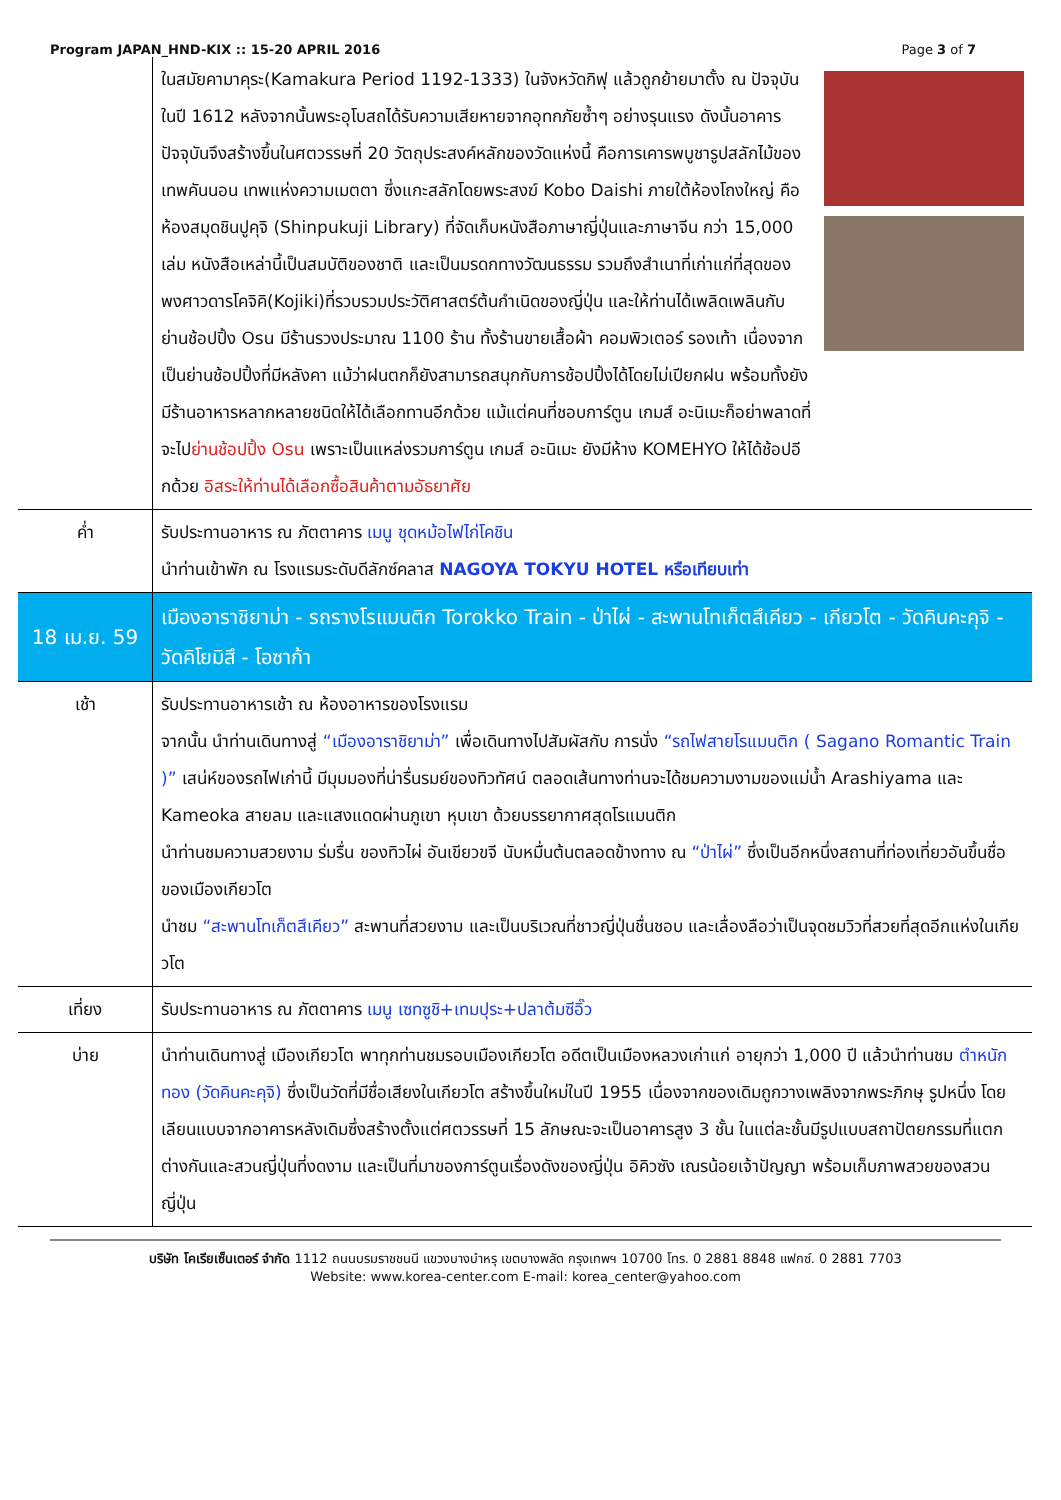Program JAPAN_HND-KIX :: 15-20 APRIL 2016 Page 3 of 7
| | ในสมัยคามาคุระ(Kamakura Period 1192-1333) ในจังหวัดกิฟุ แล้วถูกย้ายมาตั้ง ณ ปัจจุบันในปี 1612 หลังจากนั้นพระอุโบสถได้รับความเสียหายจากอุทกภัยซ้ำๆ อย่างรุนแรง ดังนั้นอาคารปัจจุบันจึงสร้างขึ้นในศตวรรษที่ 20 วัตถุประสงค์หลักของวัดแห่งนี้ คือการเคารพบูชารูปสลักไม้ของเทพคันนอน เทพแห่งความเมตตา ซึ่งแกะสลักโดยพระสงฆ์ Kobo Daishi ภายใต้ห้องโถงใหญ่ คือห้องสมุดชินปูคุจิ (Shinpukuji Library) ที่จัดเก็บหนังสือภาษาญี่ปุ่นและภาษาจีน กว่า 15,000 เล่ม หนังสือเหล่านี้เป็นสมบัติของชาติ และเป็นมรดกทางวัฒนธรรม รวมถึงสำเนาที่เก่าแก่ที่สุดของพงศาวดารโคจิคิ(Kojiki)ที่รวบรวมประวัติศาสตร์ต้นกำเนิดของญี่ปุ่น และให้ท่านได้เพลิดเพลินกับย่านช้อปปิ้ง Osu มีร้านรวงประมาณ 1100 ร้าน ทั้งร้านขายเสื้อผ้า คอมพิวเตอร์ รองเท้า เนื่องจากเป็นย่านช้อปปิ้งที่มีหลังคา แม้ว่าฝนตกก็ยังสามารถสนุกกับการช้อปปิ้งได้โดยไม่เปียกฝน พร้อมทั้งยังมีร้านอาหารหลากหลายชนิดให้ได้เลือกทานอีกด้วย แม้แต่คนที่ชอบการ์ตูน เกมส์ อะนิเมะก็อย่าพลาดที่จะไป ย่านช้อปปิ้ง Osu เพราะเป็นแหล่งรวมการ์ตูน เกมส์ อะนิเมะ ยังมีห้าง KOMEHYO ให้ได้ช้อปอีกด้วย อิสระให้ท่านได้เลือกซื้อสินค้าตามอัธยาศัย |
| ค่ำ | รับประทานอาหาร ณ ภัตตาคาร เมนู ชุดหม้อไฟไก่โคชิน นำท่านเข้าพัก ณ โรงแรมระดับดีลักซ์คลาส NAGOYA TOKYU HOTEL หรือเทียบเท่า |
| 18 เม.ย. 59 | เมืองอาราชิยาม่า - รถรางโรแมนติก Torokko Train - ป่าไผ่ - สะพานโทเก็ตสึเคียว - เกียวโต - วัดคินคะคุจิ - วัดคิโยมิสึ - โอซาก้า |
| เช้า | รับประทานอาหารเช้า ณ ห้องอาหารของโรงแรม จากนั้น นำท่านเดินทางสู่ “เมืองอาราชิยาม่า” เพื่อเดินทางไปสัมผัสกับ การนั่ง “รถไฟสายโรแมนติก ( Sagano Romantic Train )” เสน่ห์ของรถไฟเก่านี้ มีมุมมองที่น่ารื่นรมย์ของทิวทัศน์ ตลอดเส้นทางท่านจะได้ชมความงามของแม่น้ำ Arashiyama และ Kameoka สายลม และแสงแดดผ่านภูเขา หุบเขา ด้วยบรรยากาศสุดโรแมนติก นำท่านชมความสวยงาม ร่มรื่น ของทิวไผ่ อันเขียวขจี นับหมื่นต้นตลอดข้างทาง ณ “ป่าไผ่” ซึ่งเป็นอีกหนึ่งสถานที่ท่องเที่ยวอันขึ้นชื่อ ของเมืองเกียวโต นำชม “สะพานโทเก็ตสึเคียว” สะพานที่สวยงาม และเป็นบริเวณที่ชาวญี่ปุ่นชื่นชอบ และเลื่องลือว่าเป็นจุดชมวิวที่สวยที่สุดอีกแห่งในเกียวโต |
| เที่ยง | รับประทานอาหาร ณ ภัตตาคาร เมนู เซทซูชิ+เทมปุระ+ปลาต้มซีอิ๊ว |
| บ่าย | นำท่านเดินทางสู่ เมืองเกียวโต พาทุกท่านชมรอบเมืองเกียวโต อดีตเป็นเมืองหลวงเก่าแก่ อายุกว่า 1,000 ปี แล้วนำท่านชม ตำหนักทอง (วัดคินคะคุจิ) ซึ่งเป็นวัดที่มีชื่อเสียงในเกียวโต สร้างขึ้นใหม่ในปี 1955 เนื่องจากของเดิมถูกวางเพลิงจากพระภิกษุ รูปหนึ่ง โดยเลียนแบบจากอาคารหลังเดิมซึ่งสร้างตั้งแต่ศตวรรษที่ 15 ลักษณะจะเป็นอาคารสูง 3 ชั้น ในแต่ละชั้นมีรูปแบบสถาปัตยกรรมที่แตกต่างกันและสวนญี่ปุ่นที่งดงาม และเป็นที่มาของการ์ตูนเรื่องดังของญี่ปุ่น อิคิวซัง เณรน้อยเจ้าปัญญา พร้อมเก็บภาพสวยของสวนญี่ปุ่น |
บริษัท โคเรียเซ็นเตอร์ จำกัด 1112 ถนนบรมราชชนนี แขวงบางบำหรุ เขตบางพลัด กรุงเทพฯ 10700 โทร. 0 2881 8848 แฟกซ์. 0 2881 7703
Website: www.korea-center.com E-mail: korea_center@yahoo.com